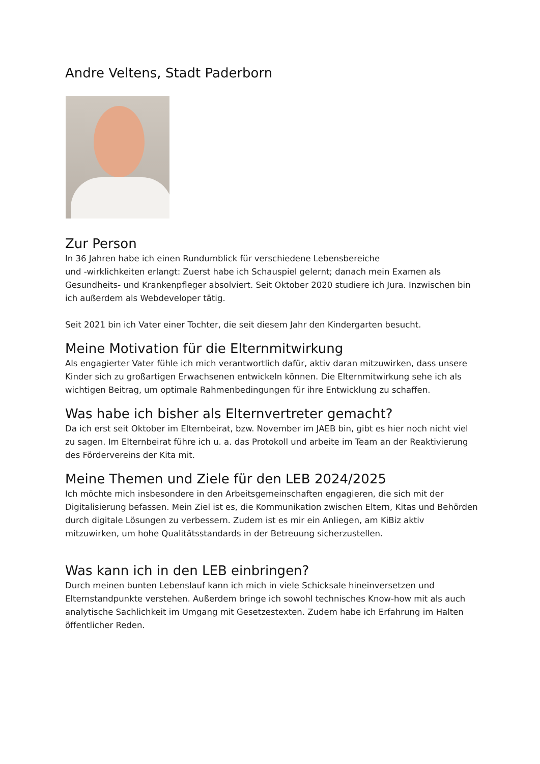Andre Veltens, Stadt Paderborn
Zur Person
In 36 Jahren habe ich einen Rundumblick für verschiedene Lebensbereiche
und -wirklichkeiten erlangt: Zuerst habe ich Schauspiel gelernt; danach mein Examen als Gesundheits- und Krankenpfleger absolviert. Seit Oktober 2020 studiere ich Jura. Inzwischen bin ich außerdem als Webdeveloper tätig.
Seit 2021 bin ich Vater einer Tochter, die seit diesem Jahr den Kindergarten besucht.
Meine Motivation für die Elternmitwirkung
Als engagierter Vater fühle ich mich verantwortlich dafür, aktiv daran mitzuwirken, dass unsere Kinder sich zu großartigen Erwachsenen entwickeln können. Die Elternmitwirkung sehe ich als wichtigen Beitrag, um optimale Rahmenbedingungen für ihre Entwicklung zu schaffen.
Was habe ich bisher als Elternvertreter gemacht?
Da ich erst seit Oktober im Elternbeirat, bzw. November im JAEB bin, gibt es hier noch nicht viel zu sagen. Im Elternbeirat führe ich u. a. das Protokoll und arbeite im Team an der Reaktivierung des Fördervereins der Kita mit.
Meine Themen und Ziele für den LEB 2024/2025
Ich möchte mich insbesondere in den Arbeitsgemeinschaften engagieren, die sich mit der Digitalisierung befassen. Mein Ziel ist es, die Kommunikation zwischen Eltern, Kitas und Behörden durch digitale Lösungen zu verbessern. Zudem ist es mir ein Anliegen, am KiBiz aktiv mitzuwirken, um hohe Qualitätsstandards in der Betreuung sicherzustellen.
Was kann ich in den LEB einbringen?
Durch meinen bunten Lebenslauf kann ich mich in viele Schicksale hineinversetzen und Elternstandpunkte verstehen. Außerdem bringe ich sowohl technisches Know-how mit als auch analytische Sachlichkeit im Umgang mit Gesetzestexten. Zudem habe ich Erfahrung im Halten öffentlicher Reden.